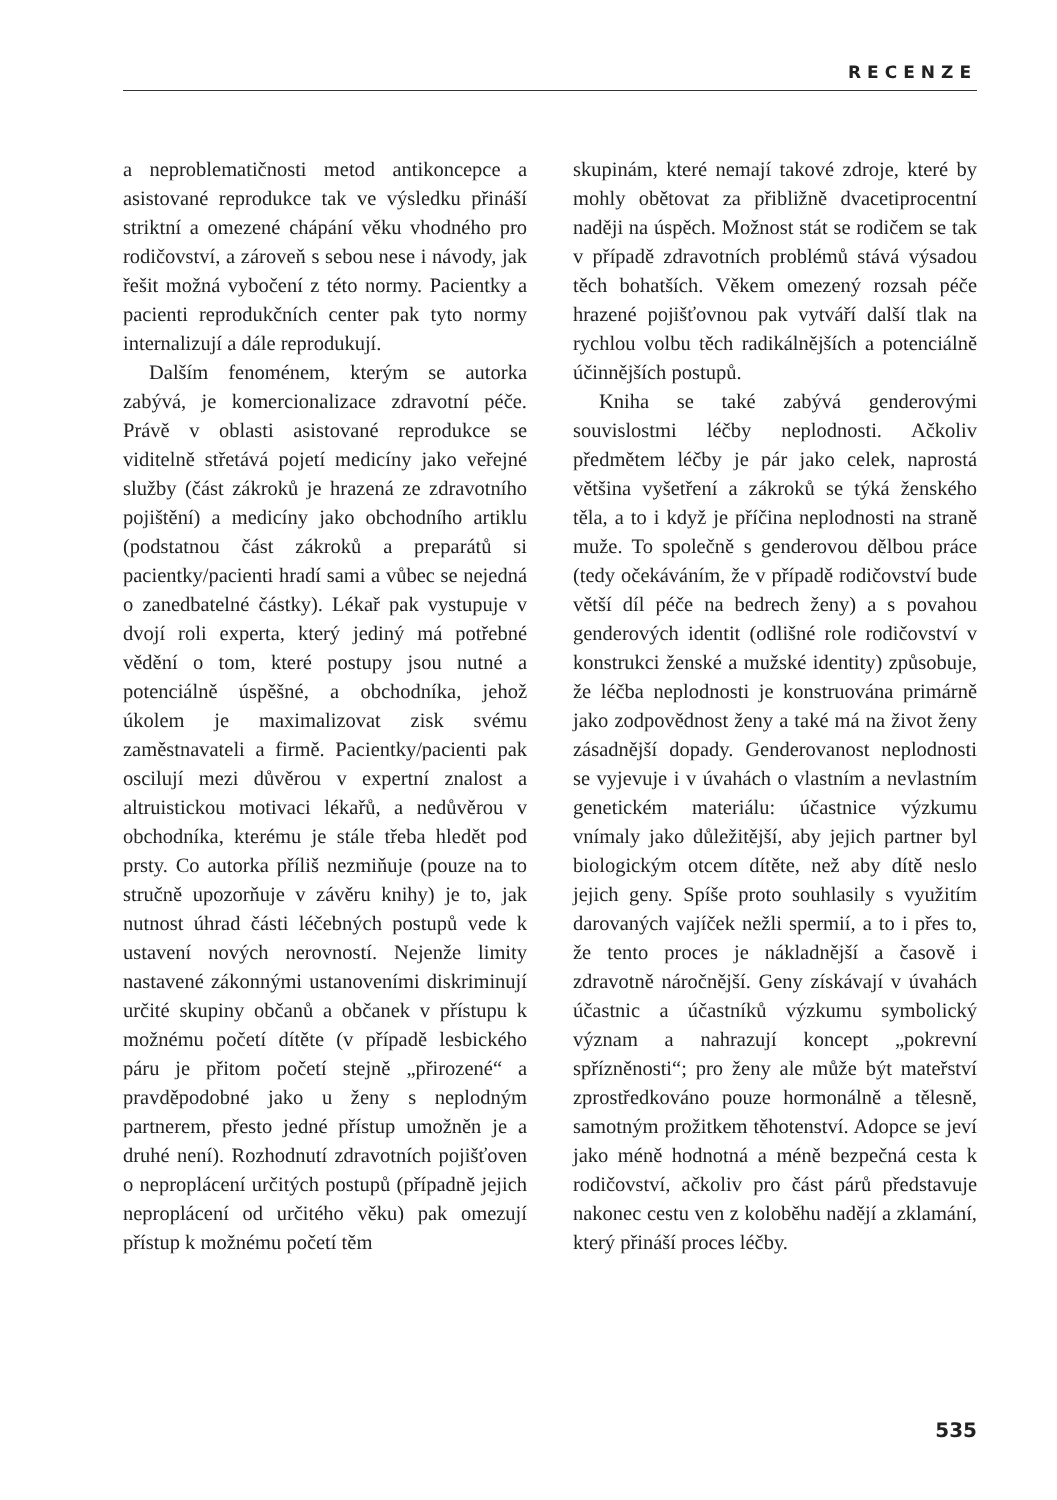RECENZE
a neproblematičnosti metod antikoncepce a asistované reprodukce tak ve výsledku přináší striktní a omezené chápání věku vhodného pro rodičovství, a zároveň s sebou nese i návody, jak řešit možná vybočení z této normy. Pacientky a pacienti reprodukčních center pak tyto normy internalizují a dále reprodukují.
Dalším fenoménem, kterým se autorka zabývá, je komercionalizace zdravotní péče. Právě v oblasti asistované reprodukce se viditelně střetává pojetí medicíny jako veřejné služby (část zákroků je hrazená ze zdravotního pojištění) a medicíny jako obchodního artiklu (podstatnou část zákroků a preparátů si pacientky/pacienti hradí sami a vůbec se nejedná o zanedbatelné částky). Lékař pak vystupuje v dvojí roli experta, který jediný má potřebné vědění o tom, které postupy jsou nutné a potenciálně úspěšné, a obchodníka, jehož úkolem je maximalizovat zisk svému zaměstnavateli a firmě. Pacientky/pacienti pak oscilují mezi důvěrou v expertní znalost a altruistickou motivaci lékařů, a nedůvěrou v obchodníka, kterému je stále třeba hledět pod prsty. Co autorka příliš nezmiňuje (pouze na to stručně upozorňuje v závěru knihy) je to, jak nutnost úhrad části léčebných postupů vede k ustavení nových nerovností. Nejenže limity nastavené zákonnými ustanoveními diskriminují určité skupiny občanů a občanek v přístupu k možnému početí dítěte (v případě lesbického páru je přitom početí stejně „přirozené“ a pravděpodobné jako u ženy s neplodným partnerem, přesto jedné přístup umožněn je a druhé není). Rozhodnutí zdravotních pojišťoven o neproplácení určitých postupů (případně jejich neproplácení od určitého věku) pak omezují přístup k možnému početí těm
skupinám, které nemají takové zdroje, které by mohly obětovat za přibližně dvacetiprocentní naději na úspěch. Možnost stát se rodičem se tak v případě zdravotních problémů stává výsadou těch bohatších. Věkem omezený rozsah péče hrazené pojišťovnou pak vytváří další tlak na rychlou volbu těch radikálnějších a potenciálně účinnějších postupů.
Kniha se také zabývá genderovými souvislostmi léčby neplodnosti. Ačkoliv předmětem léčby je pár jako celek, naprostá většina vyšetření a zákroků se týká ženského těla, a to i když je příčina neplodnosti na straně muže. To společně s genderovou dělbou práce (tedy očekáváním, že v případě rodičovství bude větší díl péče na bedrech ženy) a s povahou genderových identit (odlišné role rodičovství v konstrukci ženské a mužské identity) způsobuje, že léčba neplodnosti je konstruována primárně jako zodpovědnost ženy a také má na život ženy zásadnější dopady. Genderovanost neplodnosti se vyjevuje i v úvahách o vlastním a nevlastním genetickém materiálu: účastnice výzkumu vnímaly jako důležitější, aby jejich partner byl biologickým otcem dítěte, než aby dítě neslo jejich geny. Spíše proto souhlasily s využitím darovaných vajíček nežli spermií, a to i přes to, že tento proces je nákladnější a časově i zdravotně náročnější. Geny získávají v úvahách účastnic a účastníků výzkumu symbolický význam a nahrazují koncept „pokrevní spřízněnosti“; pro ženy ale může být mateřství zprostředkováno pouze hormonálně a tělesně, samotným prožitkem těhotenství. Adopce se jeví jako méně hodnotná a méně bezpečná cesta k rodičovství, ačkoliv pro část párů představuje nakonec cestu ven z koloběhu nadějí a zklamání, který přináší proces léčby.
535